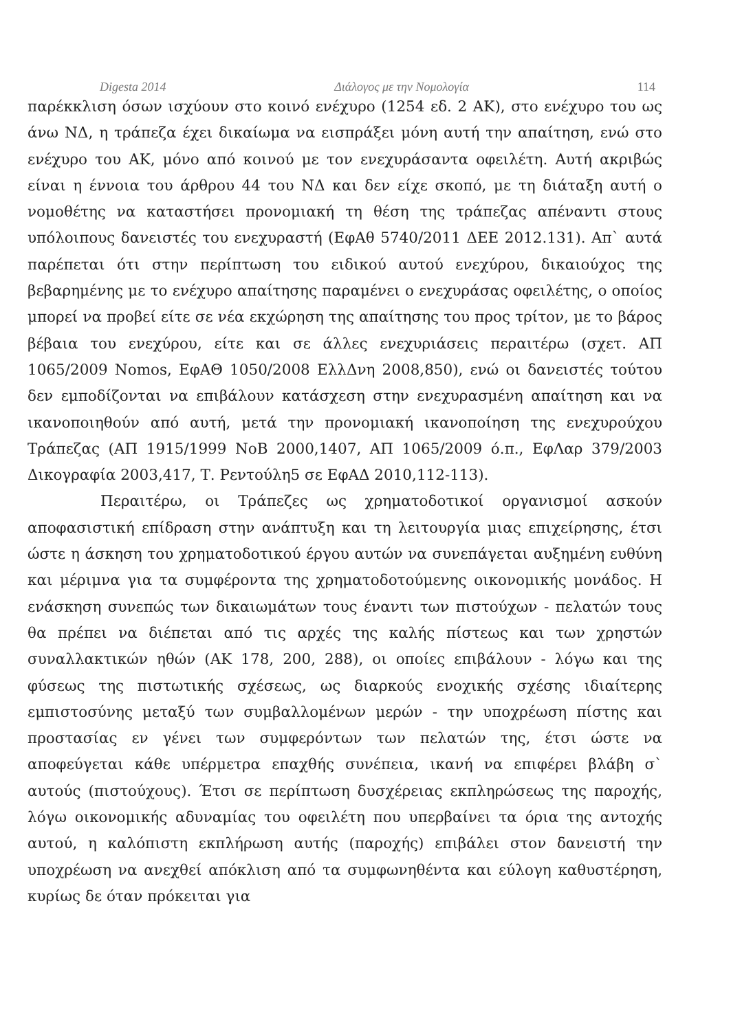Digesta 2014 Διάλογος με την Νομολογία 114
παρέκκλιση όσων ισχύουν στο κοινό ενέχυρο (1254 εδ. 2 ΑΚ), στο ενέχυρο του ως άνω ΝΔ, η τράπεζα έχει δικαίωμα να εισπράξει μόνη αυτή την απαίτηση, ενώ στο ενέχυρο του ΑΚ, μόνο από κοινού με τον ενεχυράσαντα οφειλέτη. Αυτή ακριβώς είναι η έννοια του άρθρου 44 του ΝΔ και δεν είχε σκοπό, με τη διάταξη αυτή ο νομοθέτης να καταστήσει προνομιακή τη θέση της τράπεζας απέναντι στους υπόλοιπους δανειστές του ενεχυραστή (ΕφΑθ 5740/2011 ΔΕΕ 2012.131). Απ` αυτά παρέπεται ότι στην περίπτωση του ειδικού αυτού ενεχύρου, δικαιούχος της βεβαρημένης με το ενέχυρο απαίτησης παραμένει ο ενεχυράσας οφειλέτης, ο οποίος μπορεί να προβεί είτε σε νέα εκχώρηση της απαίτησης του προς τρίτον, με το βάρος βέβαια του ενεχύρου, είτε και σε άλλες ενεχυριάσεις περαιτέρω (σχετ. ΑΠ 1065/2009 Nomos, ΕφΑΘ 1050/2008 ΕλλΔνη 2008,850), ενώ οι δανειστές τούτου δεν εμποδίζονται να επιβάλουν κατάσχεση στην ενεχυρασμένη απαίτηση και να ικανοποιηθούν από αυτή, μετά την προνομιακή ικανοποίηση της ενεχυρούχου Τράπεζας (ΑΠ 1915/1999 ΝοΒ 2000,1407, ΑΠ 1065/2009 ό.π., ΕφΛαρ 379/2003 Δικογραφία 2003,417, Τ. Ρεντούλη5 σε ΕφΑΔ 2010,112-113).
Περαιτέρω, οι Τράπεζες ως χρηματοδοτικοί οργανισμοί ασκούν αποφασιστική επίδραση στην ανάπτυξη και τη λειτουργία μιας επιχείρησης, έτσι ώστε η άσκηση του χρηματοδοτικού έργου αυτών να συνεπάγεται αυξημένη ευθύνη και μέριμνα για τα συμφέροντα της χρηματοδοτούμενης οικονομικής μονάδος. Η ενάσκηση συνεπώς των δικαιωμάτων τους έναντι των πιστούχων - πελατών τους θα πρέπει να διέπεται από τις αρχές της καλής πίστεως και των χρηστών συναλλακτικών ηθών (ΑΚ 178, 200, 288), οι οποίες επιβάλουν - λόγω και της φύσεως της πιστωτικής σχέσεως, ως διαρκούς ενοχικής σχέσης ιδιαίτερης εμπιστοσύνης μεταξύ των συμβαλλομένων μερών - την υποχρέωση πίστης και προστασίας εν γένει των συμφερόντων των πελατών της, έτσι ώστε να αποφεύγεται κάθε υπέρμετρα επαχθής συνέπεια, ικανή να επιφέρει βλάβη σ` αυτούς (πιστούχους). Έτσι σε περίπτωση δυσχέρειας εκπληρώσεως της παροχής, λόγω οικονομικής αδυναμίας του οφειλέτη που υπερβαίνει τα όρια της αντοχής αυτού, η καλόπιστη εκπλήρωση αυτής (παροχής) επιβάλει στον δανειστή την υποχρέωση να ανεχθεί απόκλιση από τα συμφωνηθέντα και εύλογη καθυστέρηση, κυρίως δε όταν πρόκειται για